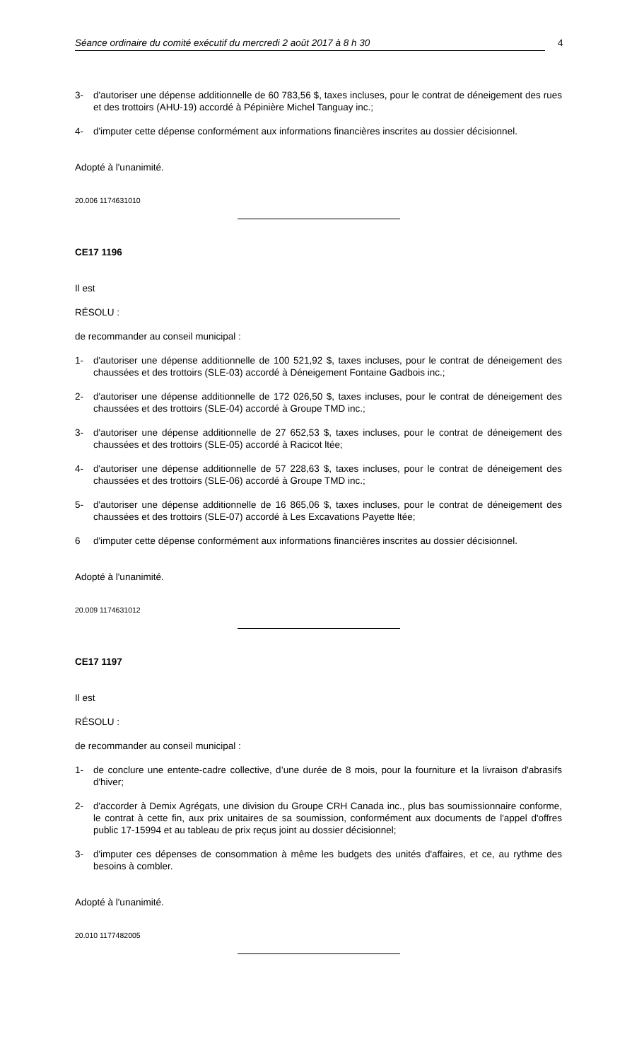Séance ordinaire du comité exécutif du mercredi 2 août 2017 à 8 h 30
4
3- d'autoriser une dépense additionnelle de 60 783,56 $, taxes incluses, pour le contrat de déneigement des rues et des trottoirs (AHU-19) accordé à Pépinière Michel Tanguay inc.;
4- d'imputer cette dépense conformément aux informations financières inscrites au dossier décisionnel.
Adopté à l'unanimité.
20.006 1174631010
CE17 1196
Il est
RÉSOLU :
de recommander au conseil municipal :
1- d'autoriser une dépense additionnelle de 100 521,92 $, taxes incluses, pour le contrat de déneigement des chaussées et des trottoirs (SLE-03) accordé à Déneigement Fontaine Gadbois inc.;
2- d'autoriser une dépense additionnelle de 172 026,50 $, taxes incluses, pour le contrat de déneigement des chaussées et des trottoirs (SLE-04) accordé à Groupe TMD inc.;
3- d'autoriser une dépense additionnelle de 27 652,53 $, taxes incluses, pour le contrat de déneigement des chaussées et des trottoirs (SLE-05) accordé à Racicot ltée;
4- d'autoriser une dépense additionnelle de 57 228,63 $, taxes incluses, pour le contrat de déneigement des chaussées et des trottoirs (SLE-06) accordé à Groupe TMD inc.;
5- d'autoriser une dépense additionnelle de 16 865,06 $, taxes incluses, pour le contrat de déneigement des chaussées et des trottoirs (SLE-07) accordé à Les Excavations Payette ltée;
6 d'imputer cette dépense conformément aux informations financières inscrites au dossier décisionnel.
Adopté à l'unanimité.
20.009 1174631012
CE17 1197
Il est
RÉSOLU :
de recommander au conseil municipal :
1- de conclure une entente-cadre collective, d’une durée de 8 mois, pour la fourniture et la livraison d'abrasifs d'hiver;
2- d'accorder à Demix Agrégats, une division du Groupe CRH Canada inc., plus bas soumissionnaire conforme, le contrat à cette fin, aux prix unitaires de sa soumission, conformément aux documents de l'appel d'offres public 17-15994 et au tableau de prix reçus joint au dossier décisionnel;
3- d'imputer ces dépenses de consommation à même les budgets des unités d'affaires, et ce, au rythme des besoins à combler.
Adopté à l'unanimité.
20.010 1177482005